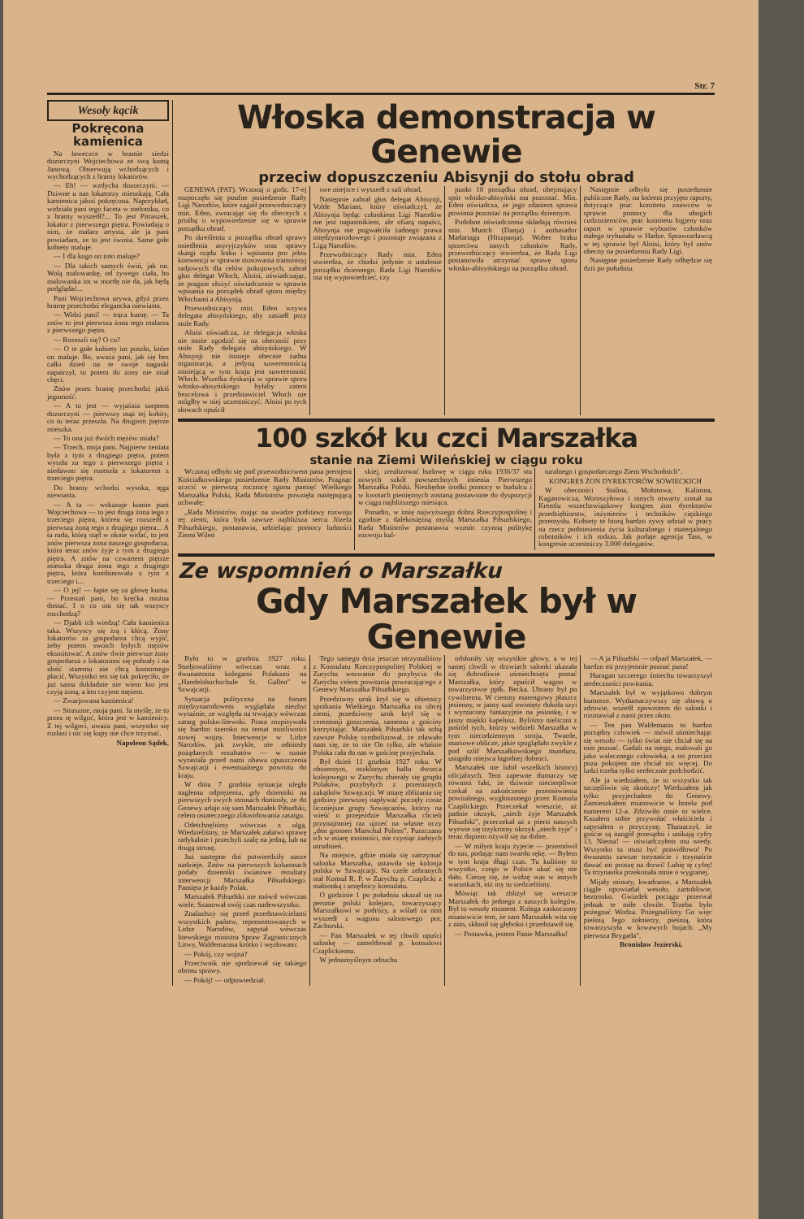Str. 7
Wesoły kącik
Pokręcona kamienica
Na ławeczce w bramie siedzi dozorczyni Wojciechowa ze swą kumą Janową. Obserwują wchodzących i wychodzących z bramy lokatorów.
— Eh! — wzdycha dozorczyni. — Dziwne u nas lokatorzy mieszkają. Cała kamienica jakoś pokręcona. Naprzykład, widziała pani tego faceta w meloniku, co z bramy wyszedł?... To jest Pitraszek, lokator z pierwszego piętra. Powiadają o nim, że malarz artysta, ale ja pani powiadam, że to jest świnia. Same gołe kobiety maluje.
— I dla kogo on toto maluje?
— Dla takich samych świń, jak on. Wolą malowankę, od żywego ciała, bo malowanka im w mordę nie da, jak będą podglądać...
Pani Wojciechowa urywa, gdyż przez bramę przechodzi elegancka niewiasta.
— Widzi pani! — trąca kumę. — Ta znów to jest pierwsza żona tego malarza z pierwszego piętra.
— Rozeszli się? O co?
— O te gołe kobiety im poszło, które on maluje. Bo, uważa pani, jak się bez całki dzień na te swoje naguski napatrzył, to potem do żony nie miał chęci.
Znów przez bramę przechodzi jakiś jegomość.
— A to jest — wyjaśnia szeptem dozorczyni — pierwszy mąż tej kobity, co tu teraz przeszła. Na drugiem piętrze mieszka.
— To ona już dwóch mężów miała?
— Trzech, moja pani. Najpierw żeniata była z tym z drugiego piętra, potem wyszła za tego z pierwszego piętra i niedawno się rozeszła z lokatorem z trzeciego piętra.
Do bramy wchodzi wysoka, tęga niewiasta.
— A ta — wskazuje kumie pani Wojciechowa — to jest druga żona tego z trzeciego piętra, któren się rozszedł z pierwszą żoną tego z drugiego piętra... A ta ruda, którą stąd w oknie widać, to jest znów pierwsza żona naszego gospodarza, która teraz znów żyje z tym z drugiego piętra. A znów na czwartem piętrze mieszka druga żona tego z drugiego piętra, która kombinowała z tym z trzeciego i...
— O jej! — łapie się za głowę kuma. — Przestań pani, bo kręćka można dostać. I o co oni się tak wszyscy rozchodzą?
— Djabli ich wiedzą! Cała kamienica taka. Wszyscy się żrą i kłócą. Żony lokatorów za gospodarza chcą wyjść, żeby potem swoich byłych mężów eksmitować. A znów dwie pierwsze żony gospodarza z lokatorami się pobrały i na złość staremu nie chcą komornego płacić. Wszystko też się tak pokręciło, że już sama dokładnie nie wiem kto jest czyją żoną, a kto czyjem mężem.
— Zwarjowana kamienica!
— Strasznie, moja pani. Ja myślę, że to przez tę wilgoć, która jest w kamienicy. Z tej wilgoci, uważa pani, wszystko się rozłazi i nic się kupy nie chce trzymać.
Napoleon Sądek.
Włoska demonstracja w Genewie
przeciw dopuszczeniu Abisynji do stołu obrad
GENEWA (PAT). Wczoraj o godz. 17-ej rozpoczęło się poufne posiedzenie Rady Ligi Narodów, które zagaił przewodniczący min. Eden, zwracając się do obecnych z prośbą o wypowiedzenie się w sprawie porządku obrad.
Po skreśleniu z porządku obrad sprawy osiedlenia asyryjczyków oraz sprawy skargi rządu Iraku i wpisaniu pro jektu konwencji w sprawie stosowania transmisyj radjowych dla celów pokojowych, zabrał głos delegat Włoch, Aloisi, oświadczając, że pragnie złożyć oświadczenie w sprawie wpisania na porządek obrad sporu między Włochami a Abisynją.
Przewodniczący min. Eden wzywa delegata abisyńskiego, aby zasiadł przy stole Rady.
Aloisi oświadcza, że delegacja włoska nie może zgodzić się na obecność przy stole Rady delegata abisyńskiego. W Abisynji nie istnieje obecnie żadna organizacja, a jedyną suwerennością istniejącą w tym kraju jest suwerenność Włoch. Wszelka dyskusja w sprawie sporu włosko-abisyńskiego byłaby zatem bezcelowa i przedstawiciel Włoch nie mógłby w niej uczestniczyć. Aloisi po tych słowach opuścił
swe miejsce i wyszedł z sali obrad.
Następnie zabrał głos delegat Abisynji, Volde Mariam, który oświadczył, że Abisynja będąc członkiem Ligi Narodów nie jest napastnikiem, ale ofiarą napaści, Abisynja nie pogwałciła żadnego prawa międzynarodowego i pozostaje związana z Ligą Narodów.
Przewodniczący Rady min. Eden stwierdza, że chodzi jedynie o ustalenie porządku dziennego. Rada Ligi Narodów ma się wypowiedzieć, czy
punkt 18 porządku obrad, obejmujący spór włosko-abisyński ma pozostać. Min. Eden oświadcza, że jego zdaniem sprawa powinna pozostać na porządku dziennym.
Podobne oświadczenia składają również min. Munch (Danja) i ambasador Madariaga (Hiszpanja). Wobec braku sprzeciwu innych członków Rady, przewodniczący stwierdza, że Rada Ligi postanowiła utrzymać sprawę sporu włosko-abisyńskiego na porządku obrad.
Następnie odbyło się posiedzenie publiczne Rady, na którem przyjęto raporty, dotyczące prac komitetu znawców w sprawie pomocy dla ubogich cudzoziemców, prac komitetu higjeny oraz raport w sprawie wyborów członków stałego trybunału w Hadze. Sprawozdawcą w tej sprawie był Aloisi, który był znów obecny na posiedzeniu Rady Ligi.
Następne posiedzenie Rady odbędzie się dziś po południu.
100 szkół ku czci Marszałka
stanie na Ziemi Wileńskiej w ciągu roku
Wczoraj odbyło się pod przewodnictwem pana premjera Kościałkowskiego posiedzenie Rady Ministrów. Pragnąc uczcić w pierwszą rocznicę zgonu pamięć Wielkiego Marszałka Polski, Rada Ministrów powzięła następującą uchwałę:
„Rada Ministrów, mając na uwadze podstawy rozwoju tej ziemi, która była zawsze najbliższa sercu Józefa Piłsudskiego, postanawia, udzielając pomocy ludności Ziemi Wileń
skiej, zrealizować budowę w ciągu roku 1936/37 stu nowych szkół powszechnych imienia Pierwszego Marszałka Polski. Niezbędne środki pomocy w budulcu i w kwotach pieniężnych zostaną postawione do dyspozycji w ciągu najbliższego miesiąca.
Ponadto, w imię najwyższego dobra Rzeczypospolitej i zgodnie z dalekosiężną myślą Marszałka Piłsudskiego, Rada Ministrów postanawia wzmóc czynną politykę rozwoju kul-
turalnego i gospodarczego Ziem Wschodnich".
KONGRES ŻON DYREKTORÓW SOWIECKICH
W obecności Stalina, Mołotowa, Kalinina, Kaganowicza, Woroszyłowa i innych otwarty został na Kremlu wszechzwiązkowy kongres żon dyrektorów przedsiębiorstw, inżynierów i techników ciężkiego przemysłu. Kobiety te biorą bardzo żywy udział w pracy na rzecz podniesienia życia kulturalnego i materjalnego robotników i ich rodzin. Jak podaje agencja Tass, w kongresie uczestniczy 3.000 delegatów.
Ze wspomnień o Marszałku
Gdy Marszałek był w Genewie
Było to w grudniu 1927 roku. Studjowaliśmy wówczas wraz z dwunastoma kolegami Polakami na „Handelshochschule St. Gallen" w Szwajcarji.
Sytuacja polityczna na forum międzynarodowem wyglądała niezbyt wyraźnie, ze względu na trwający wówczas zatarg polsko-litewski. Prasa rozpisywała się bardzo szeroko na temat możliwości nowej wojny. Interwencje w Lidze Narodów, jak zwykle, nie odniosły pożądanych rezultatów — w sumie wyrastała przed nami obawa opuszczenia Szwajcarji i ewentualnego powrotu do kraju.
W dniu 7 grudnia sytuacja uległa nagłemu odprężeniu, gdy dzienniki na pierwszych swych stronach doniosły, że do Genewy udaje się sam Marszałek Piłsudski, celem ostatecznego zlikwidowania zatargu.
Odetchnęliśmy wówczas z ulgą. Wiedzieliśmy, że Marszałek załatwi sprawę radykalnie i przechyli szalę na jedną, lub na drugą stronę.
Już następne dni potwierdziły nasze nadzieje. Znów na pierwszych kolumnach podały dzienniki światowe rezultaty interwencji Marszałka Piłsudskiego. Pamięta je każdy Polak.
Marszałek Piłsudski nie mówił wówczas wiele. Szanował swój czas nadewszystko.
Znalazłszy się przed przedstawicielami wszystkich państw, reprezentowanych w Lidze Narodów, zapytał wówczas litewskiego ministra Spraw Zagranicznych Litwy, Waldemarasa krótko i węzłowato:
— Pokój, czy wojna?
Przeciwnik nie spodziewał się takiego obrotu sprawy.
— Pokój! — odpowiedział.
Tego samego dnia jeszcze otrzymaliśmy z Konsulatu Rzeczypospolitej Polskiej w Zurychu wezwanie do przybycia do Zurychu celem powitania powracającego z Genewy Marszałka Piłsudskiego.
Przedziwny urok krył się w obietnicy spotkania Wielkiego Marszałka na obcej ziemi, przedziwny urok krył się w ceremonji goszczenia, samemu z gościny korzystając. Marszałek Piłsudski tak sobą zawsze Polskę symbolizował, że zdawało nam się, że to nie On tylko, ale właśnie Polska cała do nas w gościnę przyjechała.
Był dzień 11 grudnia 1927 roku. W obszernym, oszklonym hallu dworca kolejowego w Zurychu zbierały się grupki Polaków, przybyłych z przeróżnych zakątków Szwajcarji. W miarę zbliżania się godziny pierwszej napływać poczęły coraz liczniejsze grupy Szwajcarów, którzy na wieść o przejeździe Marszałka chcieli przynajmniej raz ujrzeć na własne oczy „den grossen Marschal Polens". Puszczano ich w miarę możności, nie czyniąc żadnych utrudnień.
Na miejsce, gdzie miała się zatrzymać salonka Marszałka, ustawiła się kolonja polska w Szwajcarji. Na czele zebranych stał Konsul R. P. w Zurychu p. Czaplicki z małżonką i urzędnicy konsulatu.
O godzinie 1 po południu ukazał się na peronie polski kolejarz, towarzyszący Marszałkowi w podróży, a wślad za nim wyszedł z wagonu salonowego por. Zachorski.
— Pan Marszałek w tej chwili opuści salonkę — zameldował p. konsulowi Czaplickiemu.
W jednomyślnym odruchu
odsłoniły się wszystkie głowy, a w tej samej chwili w drzwiach salonki ukazała się dobrotliwie uśmiechnięta postać Marszałka, który opuścił wagon w towarzystwie ppłk. Becka. Ubrany był po cywilnemu. W ciemny marengowy płaszcz jesienny, w jasny szal owinięty dokoła szyi i wyrzucony fantazyjnie na jesionkę, i w jasny miękki kapelusz. Byliśmy nieliczni z pośród tych, którzy widzieli Marszałka w tym niecodziennym stroju. Twarde, marsowe oblicze, jakie spoglądało zwykle z pod szlif Marszałkowskiego munduru, ustąpiło miejsca łagodnej dobroci.
Marszałek nie lubił wszelkich historyj oficjalnych. Tem zapewne tłumaczy się również fakt, że dziwnie niecierpliwie czekał na zakończenie przemówienia powitalnego, wygłoszonego przez Konsula Czaplickiego. Przeczekał wreszcie, aż padnie okrzyk, „niech żyje Marszałek Piłsudski", przeczekał aż z piersi naszych wyrwie się trzykrotny okrzyk „niech żyje" i teraz dopiero ożywił się na dobre.
— W miłym kraju żyjecie — przemówił do nas, podając nam twardo rękę. — Byłem w tym kraju długi czas. Tu kuliśmy to wszystko, czego w Polsce ukuć się nie dało. Cieszę się, że widzę was w innych warunkach, niż my tu siedzieliśmy.
Mówiąc tak zbliżył się wreszcie Marszałek do jednego z naszych kolegów. Był to wesoły moment. Kolega zaskoczony mianowicie tem, że sam Marszałek wita się z nim, skłonił się głęboko i przedstawił się.
— Postawka, jestem Panie Marszałku!
— A ja Piłsudski — odparł Marszałek, — bardzo mi przyjemnie poznać pana!
Huragan szczerego śmiechu towarzyszył serdeczności powitania.
Marszałek był w wyjątkowo dobrym humorze. Wytłumaczywszy się obawą o zdrowie, wszedł zpowrotem do salonki i rozmawiał z nami przez okno.
— Ten pan Waldemaras to bardzo porządny człowiek — mówił uśmiechając się wesoło — tylko świat nie chciał się na nim poznać. Gadali na niego, malowali go jako walecznego człowieka, a on przecież poza pokojem nie chciał nic więcej. Do ludzi trzeba tylko serdecznie podchodzić.
Ale ja wiedziałem, że to wszystko tak szczęśliwie się skończy! Wiedziałem jak tylko przyjechałem do Genewy. Zamieszkałem mianowicie w hotelu pod numerem 12-a. Zdziwiło mnie to wielce. Kazałem sobie przywołać właściciela i zapytałem o przyczynę. Tłumaczył, że goście są naogół przesądni i unikają cyfry 13. Niema! — oświadczyłem mu wtedy. Wszystko tu musi być prawidłowo! Po dwunastu zawsze trzynaście i trzynaście dawać mi proszę na drzwi! Lubię tę cyfrę! Ta trzynastka przekonała mnie o wygranej.
Mijały minuty, kwadranse, a Marszałek ciągle opowiadał wesoło, żartobliwie, beztrosko. Gwizdek pociągu przerwał jednak te miłe chwile. Trzeba było pożegnać Wodza. Pożegnaliśmy Go więc pieśnią Jego żołnierzy, pieśnią, która towarzyszyła w krwawych bojach: „My pierwsza Brygada".
Bronisław Jezierski.